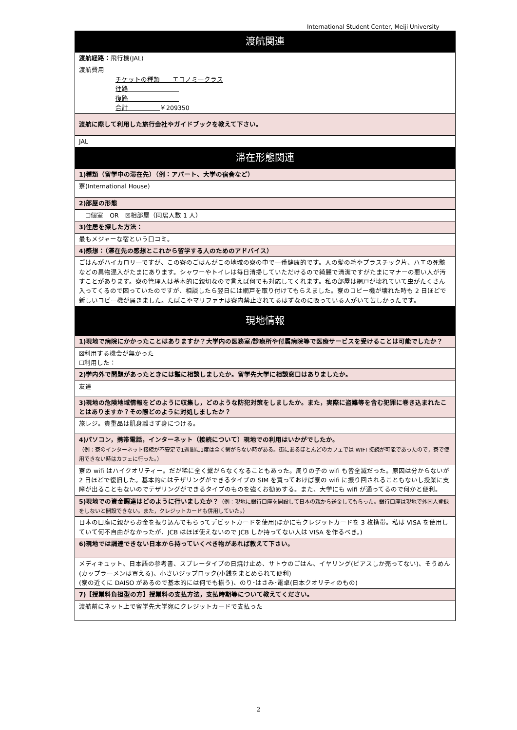International Student Center, Meiji University
| 渡航関連 |
| 渡航経路： 飛行機(JAL) |
| 渡航費用 チケットの種類 エコノミークラス 往路 復路 合計 ￥209350 |
| 渡航に際して利用した旅行会社やガイドブックを教えて下さい。 |
| JAL |
| 滞在形態関連 |
| 1)種類（留学中の滞在先）（例：アパート、大学の宿舎など） |
| 寮(International House) |
| 2)部屋の形態 |
| ☐個室 OR ☒相部屋（同居人数 1 人） |
| 3)住居を探した方法： |
| 最もメジャーな宿という口コミ。 |
| 4)感想：（滞在先の感想とこれから留学する人のためのアドバイス） |
| ごはんがハイカロリーですが、この寮のごはんがこの地域の寮の中で一番健康的です。人の髪の毛やプラスチック片、ハエの死骸などの異物混入がたまにあります。シャワーやトイレは毎日清掃していただけるので綺麗で清潔ですがたまにマナーの悪い人が汚すことがあります。寮の管理人は基本的に親切なので言えば何でも対応してくれます。私の部屋は網戸が壊れていて虫がたくさん入ってくるので困っていたのですが、相談したら翌日には網戸を取り付けてもらえました。寮のコピー機が壊れた時も 2 日ほどで新しいコピー機が届きました。たばこやマリファナは寮内禁止されてるはずなのに吸っている人がいて苦しかったです。 |
| 現地情報 |
| 1)現地で病院にかかったことはありますか？大学内の医務室/診療所や付属病院等で医療サービスを受けることは可能でしたか？ |
| ☒利用する機会が無かった ☐利用した： |
| 2)学内外で問題があったときには誰に相談しましたか。留学先大学に相談窓口はありましたか。 |
| 友達 |
| 3)現地の危険地域情報をどのように収集し，どのような防犯対策をしましたか。また，実際に盗難等を含む犯罪に巻き込まれたことはありますか？その際どのように対処しましたか？ |
| 旅レジ。貴重品は肌身離さず身につける。 |
| 4)パソコン，携帯電話，インターネット（接続について）現地での利用はいかがでしたか。 （例：寮のインターネット接続が不安定で1週間に1度は全く繋がらない時がある。街にあるほとんどのカフェでは WIFI 接続が可能であったので，寮で使用できない時はカフェに行った。） |
| 寮の wifi はハイクオリティー。だが稀に全く繋がらなくなることもあった。周りの子の wifi も皆全滅だった。原因は分からないが 2 日ほどで復旧した。基本的にはテザリングができるタイプの SIM を買っておけば寮の wifi に振り回されることもないし授業に支障が出ることもないのでテザリングができるタイプのものを強くお勧めする。また、大学にも wifi が通ってるので何かと便利。 |
| 5)現地での資金調達はどのように行いましたか？ （例：現地に銀行口座を開設して日本の親から送金してもらった。銀行口座は現地で外国人登録をしないと開設できない。また，クレジットカードも併用していた。） |
| 日本の口座に親からお金を振り込んでもらってデビットカードを使用(ほかにもクレジットカードを 3 枚携帯。私は VISA を使用していて何不自由がなかったが、JCB はほぼ使えないので JCB しか持ってない人は VISA を作るべき。) |
| 6)現地では調達できない日本から持っていくべき物があれば教えて下さい。 |
| メディキュット、日本語の参考書、スプレータイプの日焼け止め、サトウのごはん、イヤリング(ピアスしか売ってない)、そうめん(カップラーメンは買える)、小さいジップロック(小銭をまとめられて便利) (寮の近くに DAISO があるので基本的には何でも揃う)、のり･はさみ･電卓(日本クオリティのもの) |
| 7)【授業料負担型の方】授業料の支払方法，支払時期等について教えてください。 |
| 渡航前にネット上で留学先大学宛にクレジットカードで支払った |
2